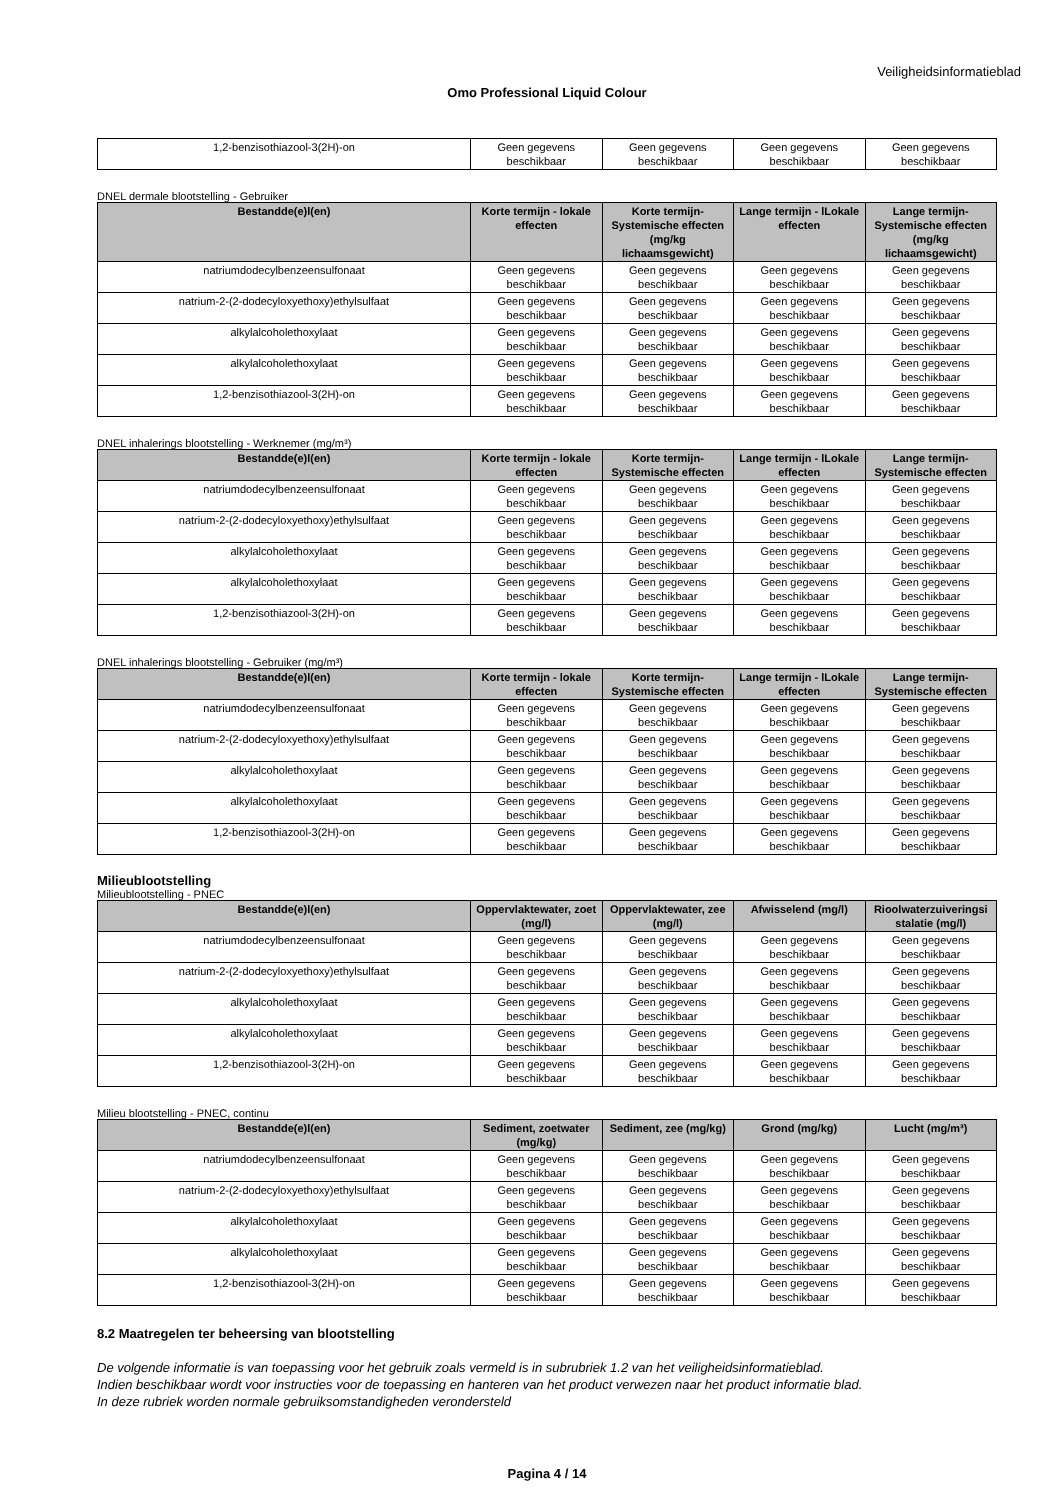Veiligheidsinformatieblad
Omo Professional Liquid Colour
| 1,2-benzisothiazool-3(2H)-on | Geen gegevens beschikbaar | Geen gegevens beschikbaar | Geen gegevens beschikbaar | Geen gegevens beschikbaar |
DNEL dermale blootstelling - Gebruiker
| Bestandde(e)l(en) | Korte termijn - lokale effecten | Korte termijn- Systemische effecten (mg/kg lichaamsgewicht) | Lange termijn - lLokale effecten | Lange termijn- Systemische effecten (mg/kg lichaamsgewicht) |
| --- | --- | --- | --- | --- |
| natriumdodecylbenzeensulfonaat | Geen gegevens beschikbaar | Geen gegevens beschikbaar | Geen gegevens beschikbaar | Geen gegevens beschikbaar |
| natrium-2-(2-dodecyloxyethoxy)ethylsulfaat | Geen gegevens beschikbaar | Geen gegevens beschikbaar | Geen gegevens beschikbaar | Geen gegevens beschikbaar |
| alkylalcoholethoxylaat | Geen gegevens beschikbaar | Geen gegevens beschikbaar | Geen gegevens beschikbaar | Geen gegevens beschikbaar |
| alkylalcoholethoxylaat | Geen gegevens beschikbaar | Geen gegevens beschikbaar | Geen gegevens beschikbaar | Geen gegevens beschikbaar |
| 1,2-benzisothiazool-3(2H)-on | Geen gegevens beschikbaar | Geen gegevens beschikbaar | Geen gegevens beschikbaar | Geen gegevens beschikbaar |
DNEL inhalerings blootstelling - Werknemer (mg/m³)
| Bestandde(e)l(en) | Korte termijn - lokale effecten | Korte termijn- Systemische effecten | Lange termijn - lLokale effecten | Lange termijn- Systemische effecten |
| --- | --- | --- | --- | --- |
| natriumdodecylbenzeensulfonaat | Geen gegevens beschikbaar | Geen gegevens beschikbaar | Geen gegevens beschikbaar | Geen gegevens beschikbaar |
| natrium-2-(2-dodecyloxyethoxy)ethylsulfaat | Geen gegevens beschikbaar | Geen gegevens beschikbaar | Geen gegevens beschikbaar | Geen gegevens beschikbaar |
| alkylalcoholethoxylaat | Geen gegevens beschikbaar | Geen gegevens beschikbaar | Geen gegevens beschikbaar | Geen gegevens beschikbaar |
| alkylalcoholethoxylaat | Geen gegevens beschikbaar | Geen gegevens beschikbaar | Geen gegevens beschikbaar | Geen gegevens beschikbaar |
| 1,2-benzisothiazool-3(2H)-on | Geen gegevens beschikbaar | Geen gegevens beschikbaar | Geen gegevens beschikbaar | Geen gegevens beschikbaar |
DNEL inhalerings blootstelling - Gebruiker (mg/m³)
| Bestandde(e)l(en) | Korte termijn - lokale effecten | Korte termijn- Systemische effecten | Lange termijn - lLokale effecten | Lange termijn- Systemische effecten |
| --- | --- | --- | --- | --- |
| natriumdodecylbenzeensulfonaat | Geen gegevens beschikbaar | Geen gegevens beschikbaar | Geen gegevens beschikbaar | Geen gegevens beschikbaar |
| natrium-2-(2-dodecyloxyethoxy)ethylsulfaat | Geen gegevens beschikbaar | Geen gegevens beschikbaar | Geen gegevens beschikbaar | Geen gegevens beschikbaar |
| alkylalcoholethoxylaat | Geen gegevens beschikbaar | Geen gegevens beschikbaar | Geen gegevens beschikbaar | Geen gegevens beschikbaar |
| alkylalcoholethoxylaat | Geen gegevens beschikbaar | Geen gegevens beschikbaar | Geen gegevens beschikbaar | Geen gegevens beschikbaar |
| 1,2-benzisothiazool-3(2H)-on | Geen gegevens beschikbaar | Geen gegevens beschikbaar | Geen gegevens beschikbaar | Geen gegevens beschikbaar |
Milieublootstelling
Milieublootstelling - PNEC
| Bestandde(e)l(en) | Oppervlaktewater, zoet (mg/l) | Oppervlaktewater, zee (mg/l) | Afwisselend (mg/l) | Rioolwaterzuiveringsi stalatie (mg/l) |
| --- | --- | --- | --- | --- |
| natriumdodecylbenzeensulfonaat | Geen gegevens beschikbaar | Geen gegevens beschikbaar | Geen gegevens beschikbaar | Geen gegevens beschikbaar |
| natrium-2-(2-dodecyloxyethoxy)ethylsulfaat | Geen gegevens beschikbaar | Geen gegevens beschikbaar | Geen gegevens beschikbaar | Geen gegevens beschikbaar |
| alkylalcoholethoxylaat | Geen gegevens beschikbaar | Geen gegevens beschikbaar | Geen gegevens beschikbaar | Geen gegevens beschikbaar |
| alkylalcoholethoxylaat | Geen gegevens beschikbaar | Geen gegevens beschikbaar | Geen gegevens beschikbaar | Geen gegevens beschikbaar |
| 1,2-benzisothiazool-3(2H)-on | Geen gegevens beschikbaar | Geen gegevens beschikbaar | Geen gegevens beschikbaar | Geen gegevens beschikbaar |
Milieu blootstelling - PNEC, continu
| Bestandde(e)l(en) | Sediment, zoetwater (mg/kg) | Sediment, zee (mg/kg) | Grond (mg/kg) | Lucht (mg/m³) |
| --- | --- | --- | --- | --- |
| natriumdodecylbenzeensulfonaat | Geen gegevens beschikbaar | Geen gegevens beschikbaar | Geen gegevens beschikbaar | Geen gegevens beschikbaar |
| natrium-2-(2-dodecyloxyethoxy)ethylsulfaat | Geen gegevens beschikbaar | Geen gegevens beschikbaar | Geen gegevens beschikbaar | Geen gegevens beschikbaar |
| alkylalcoholethoxylaat | Geen gegevens beschikbaar | Geen gegevens beschikbaar | Geen gegevens beschikbaar | Geen gegevens beschikbaar |
| alkylalcoholethoxylaat | Geen gegevens beschikbaar | Geen gegevens beschikbaar | Geen gegevens beschikbaar | Geen gegevens beschikbaar |
| 1,2-benzisothiazool-3(2H)-on | Geen gegevens beschikbaar | Geen gegevens beschikbaar | Geen gegevens beschikbaar | Geen gegevens beschikbaar |
8.2 Maatregelen ter beheersing van blootstelling
De volgende informatie is van toepassing voor het gebruik zoals vermeld is in subrubriek 1.2 van het veiligheidsinformatieblad.
Indien beschikbaar wordt voor instructies voor de toepassing en hanteren van het product verwezen naar het product informatie blad.
In deze rubriek worden normale gebruiksomstandigheden verondersteld
Pagina 4 / 14